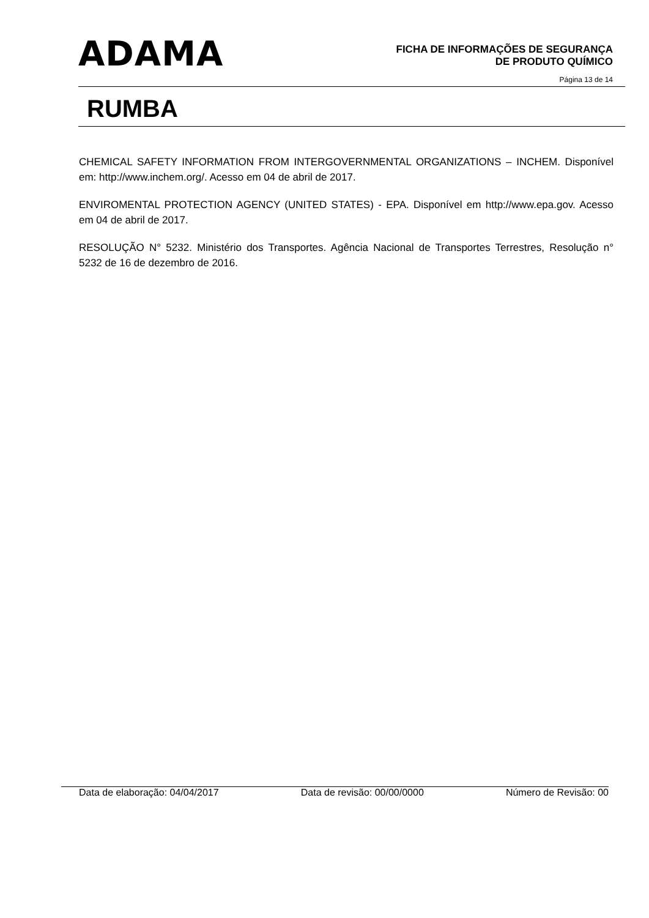ADAMA
FICHA DE INFORMAÇÕES DE SEGURANÇA
DE PRODUTO QUÍMICO
Página 13 de 14
RUMBA
CHEMICAL SAFETY INFORMATION FROM INTERGOVERNMENTAL ORGANIZATIONS – INCHEM. Disponível em: http://www.inchem.org/. Acesso em 04 de abril de 2017.
ENVIROMENTAL PROTECTION AGENCY (UNITED STATES) - EPA. Disponível em http://www.epa.gov. Acesso em 04 de abril de 2017.
RESOLUÇÃO N° 5232. Ministério dos Transportes. Agência Nacional de Transportes Terrestres, Resolução n° 5232 de 16 de dezembro de 2016.
Data de elaboração: 04/04/2017 Data de revisão: 00/00/0000 Número de Revisão: 00